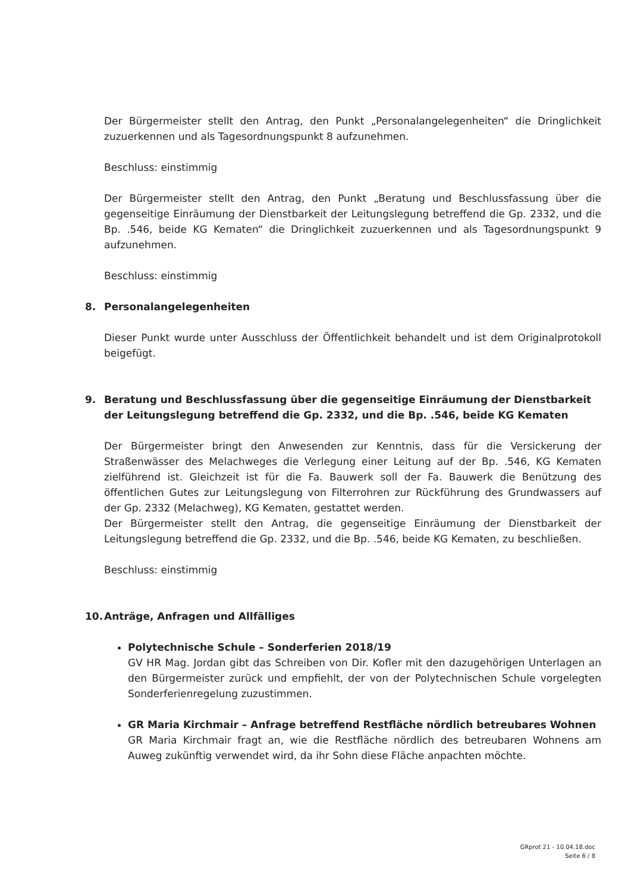Der Bürgermeister stellt den Antrag, den Punkt „Personalangelegenheiten“ die Dringlichkeit zuzuerkennen und als Tagesordnungspunkt 8 aufzunehmen.
Beschluss: einstimmig
Der Bürgermeister stellt den Antrag, den Punkt „Beratung und Beschlussfassung über die gegenseitige Einräumung der Dienstbarkeit der Leitungslegung betreffend die Gp. 2332, und die Bp. .546, beide KG Kematen“ die Dringlichkeit zuzuerkennen und als Tagesordnungspunkt 9 aufzunehmen.
Beschluss: einstimmig
8. Personalangelegenheiten
Dieser Punkt wurde unter Ausschluss der Öffentlichkeit behandelt und ist dem Originalprotokoll beigefügt.
9. Beratung und Beschlussfassung über die gegenseitige Einräumung der Dienstbarkeit der Leitungslegung betreffend die Gp. 2332, und die Bp. .546, beide KG Kematen
Der Bürgermeister bringt den Anwesenden zur Kenntnis, dass für die Versickerung der Straßenwässer des Melachweges die Verlegung einer Leitung auf der Bp. .546, KG Kematen zielführend ist. Gleichzeit ist für die Fa. Bauwerk soll der Fa. Bauwerk die Benützung des öffentlichen Gutes zur Leitungslegung von Filterrohren zur Rückführung des Grundwassers auf der Gp. 2332 (Melachweg), KG Kematen, gestattet werden.
Der Bürgermeister stellt den Antrag, die gegenseitige Einräumung der Dienstbarkeit der Leitungslegung betreffend die Gp. 2332, und die Bp. .546, beide KG Kematen, zu beschließen.
Beschluss: einstimmig
10. Anträge, Anfragen und Allfälliges
Polytechnische Schule – Sonderferien 2018/19
GV HR Mag. Jordan gibt das Schreiben von Dir. Kofler mit den dazugehörigen Unterlagen an den Bürgermeister zurück und empfiehlt, der von der Polytechnischen Schule vorgelegten Sonderferienregelung zuzustimmen.
GR Maria Kirchmair – Anfrage betreffend Restfläche nördlich betreubares Wohnen
GR Maria Kirchmair fragt an, wie die Restfläche nördlich des betreubaren Wohnens am Auweg zukünftig verwendet wird, da ihr Sohn diese Fläche anpachten möchte.
GRprot 21 - 10.04.18.doc
Seite 6 / 8